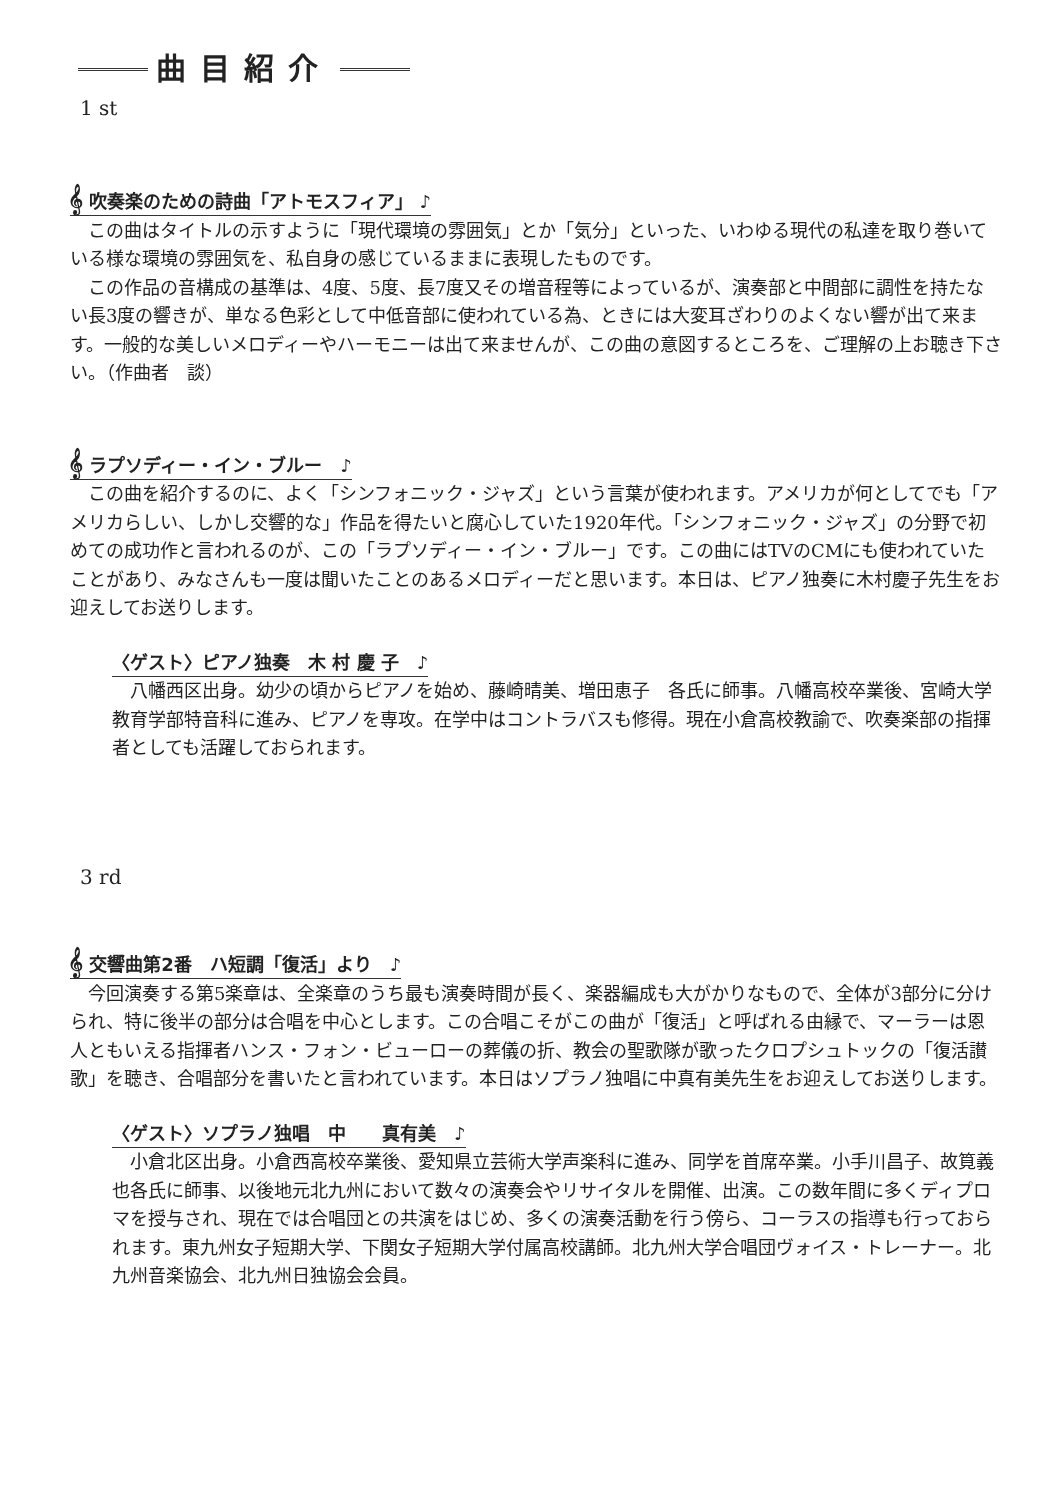曲目紹介
1 st
𝄞 吹奏楽のための詩曲「アトモスフィア」 ♪
この曲はタイトルの示すように「現代環境の雰囲気」とか「気分」といった、いわゆる現代の私達を取り巻いている様な環境の雰囲気を、私自身の感じているままに表現したものです。
この作品の音構成の基準は、4度、5度、長7度又その増音程等によっているが、演奏部と中間部に調性を持たない長3度の響きが、単なる色彩として中低音部に使われている為、ときには大変耳ざわりのよくない響が出て来ます。一般的な美しいメロディーやハーモニーは出て来ませんが、この曲の意図するところを、ご理解の上お聴き下さい。（作曲者　談）
𝄞 ラプソディー・イン・ブルー　♪
この曲を紹介するのに、よく「シンフォニック・ジャズ」という言葉が使われます。アメリカが何としてでも「アメリカらしい、しかし交響的な」作品を得たいと腐心していた1920年代。「シンフォニック・ジャズ」の分野で初めての成功作と言われるのが、この「ラプソディー・イン・ブルー」です。この曲にはTVのCMにも使われていたことがあり、みなさんも一度は聞いたことのあるメロディーだと思います。本日は、ピアノ独奏に木村慶子先生をお迎えしてお送りします。
〈ゲスト〉ピアノ独奏　木 村 慶 子　♪
八幡西区出身。幼少の頃からピアノを始め、藤崎晴美、増田恵子　各氏に師事。八幡高校卒業後、宮崎大学教育学部特音科に進み、ピアノを専攻。在学中はコントラバスも修得。現在小倉高校教諭で、吹奏楽部の指揮者としても活躍しておられます。
3 rd
𝄞 交響曲第2番　ハ短調「復活」より　♪
今回演奏する第5楽章は、全楽章のうち最も演奏時間が長く、楽器編成も大がかりなもので、全体が3部分に分けられ、特に後半の部分は合唱を中心とします。この合唱こそがこの曲が「復活」と呼ばれる由縁で、マーラーは恩人ともいえる指揮者ハンス・フォン・ビューローの葬儀の折、教会の聖歌隊が歌ったクロプシュトックの「復活讃歌」を聴き、合唱部分を書いたと言われています。本日はソプラノ独唱に中真有美先生をお迎えしてお送りします。
〈ゲスト〉ソプラノ独唱　中　　真有美　♪
小倉北区出身。小倉西高校卒業後、愛知県立芸術大学声楽科に進み、同学を首席卒業。小手川昌子、故筧義也各氏に師事、以後地元北九州において数々の演奏会やリサイタルを開催、出演。この数年間に多くディプロマを授与され、現在では合唱団との共演をはじめ、多くの演奏活動を行う傍ら、コーラスの指導も行っておられます。東九州女子短期大学、下関女子短期大学付属高校講師。北九州大学合唱団ヴォイス・トレーナー。北九州音楽協会、北九州日独協会会員。